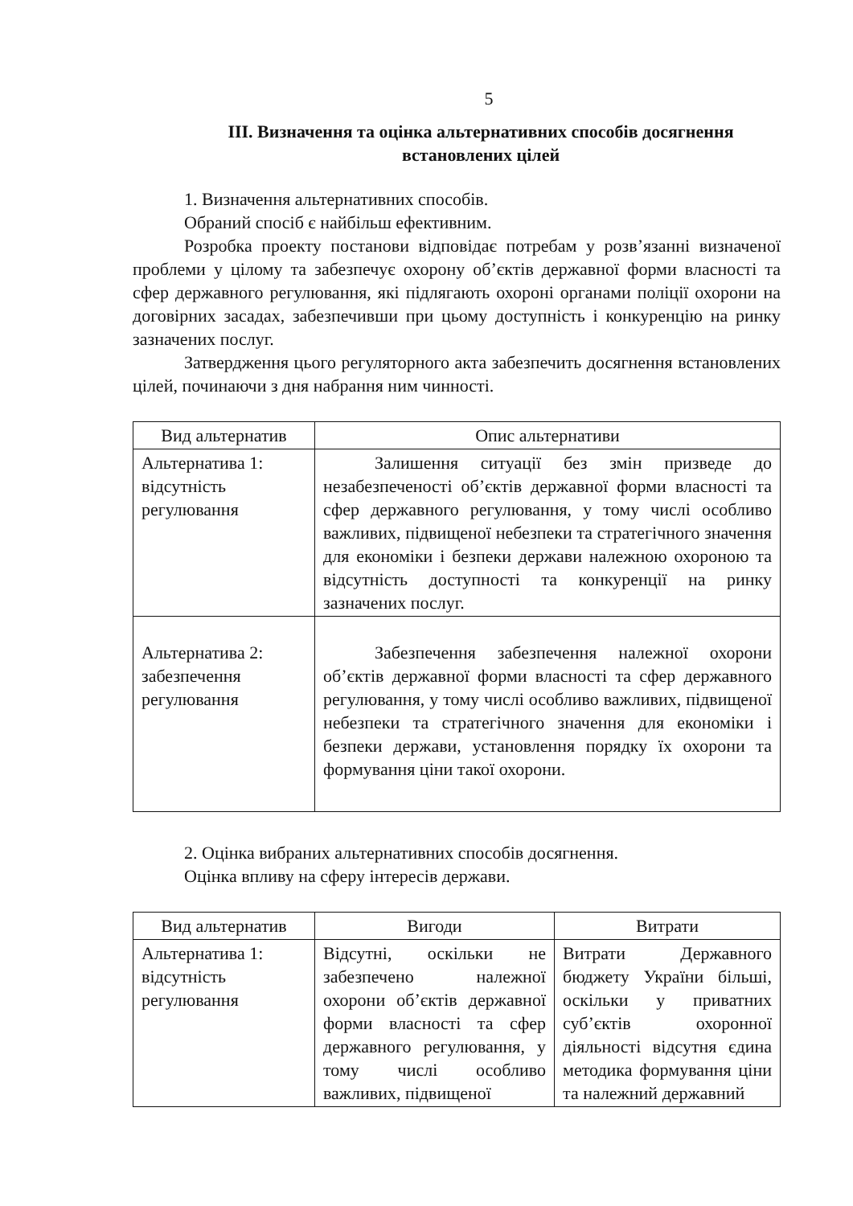5
ІІІ. Визначення та оцінка альтернативних способів досягнення встановлених цілей
1. Визначення альтернативних способів.
Обраний спосіб є найбільш ефективним.
Розробка проекту постанови відповідає потребам у розв’язанні визначеної проблеми у цілому та забезпечує охорону об’єктів державної форми власності та сфер державного регулювання, які підлягають охороні органами поліції охорони на договірних засадах, забезпечивши при цьому доступність і конкуренцію на ринку зазначених послуг.
Затвердження цього регуляторного акта забезпечить досягнення встановлених цілей, починаючи з дня набрання ним чинності.
| Вид альтернатив | Опис альтернативи |
| --- | --- |
| Альтернатива 1: відсутність регулювання | Залишення ситуації без змін призведе до незабезпеченості об’єктів державної форми власності та сфер державного регулювання, у тому числі особливо важливих, підвищеної небезпеки та стратегічного значення для економіки і безпеки держави належною охороною та відсутність доступності та конкуренції на ринку зазначених послуг. |
| Альтернатива 2: забезпечення регулювання | Забезпечення забезпечення належної охорони об’єктів державної форми власності та сфер державного регулювання, у тому числі особливо важливих, підвищеної небезпеки та стратегічного значення для економіки і безпеки держави, установлення порядку їх охорони та формування ціни такої охорони. |
2. Оцінка вибраних альтернативних способів досягнення.
Оцінка впливу на сферу інтересів держави.
| Вид альтернатив | Вигоди | Витрати |
| --- | --- | --- |
| Альтернатива 1: відсутність регулювання | Відсутні, оскільки не забезпечено належної охорони об’єктів державної форми власності та сфер державного регулювання, у тому числі особливо важливих, підвищеної | Витрати Державного бюджету України більші, оскільки у приватних суб’єктів охоронної діяльності відсутня єдина методика формування ціни та належний державний |